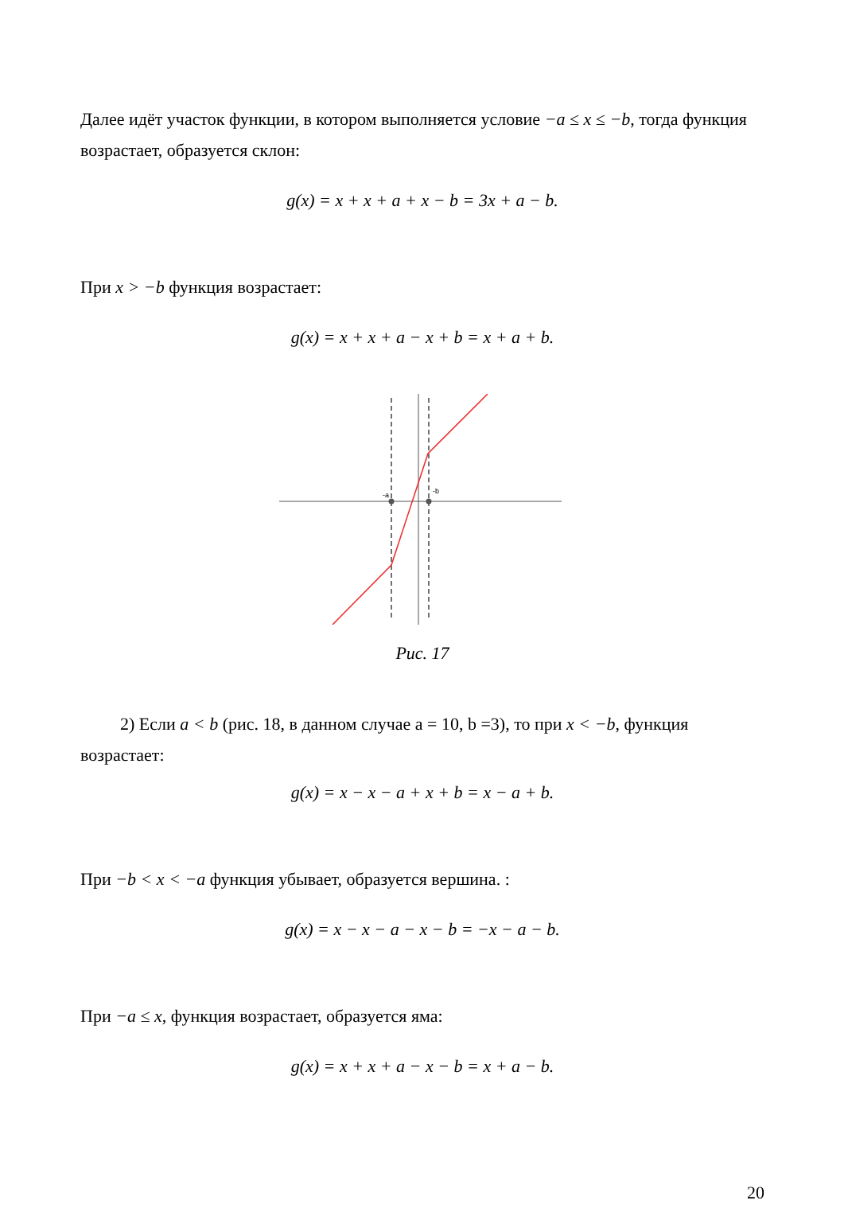Далее идёт участок функции, в котором выполняется условие −a ≤ x ≤ −b, тогда функция возрастает, образуется склон:
g(x) = x + x + a + x − b = 3x + a − b.
При x > −b функция возрастает:
g(x) = x + x + a − x + b = x + a + b.
-a
-b
Рис. 17
2) Если a < b (рис. 18, в данном случае a = 10, b =3), то при x < −b, функция возрастает:
g(x) = x − x − a + x + b = x − a + b.
При −b < x < −a функция убывает, образуется вершина. :
g(x) = x − x − a − x − b = −x − a − b.
При −a ≤ x, функция возрастает, образуется яма:
g(x) = x + x + a − x − b = x + a − b.
20